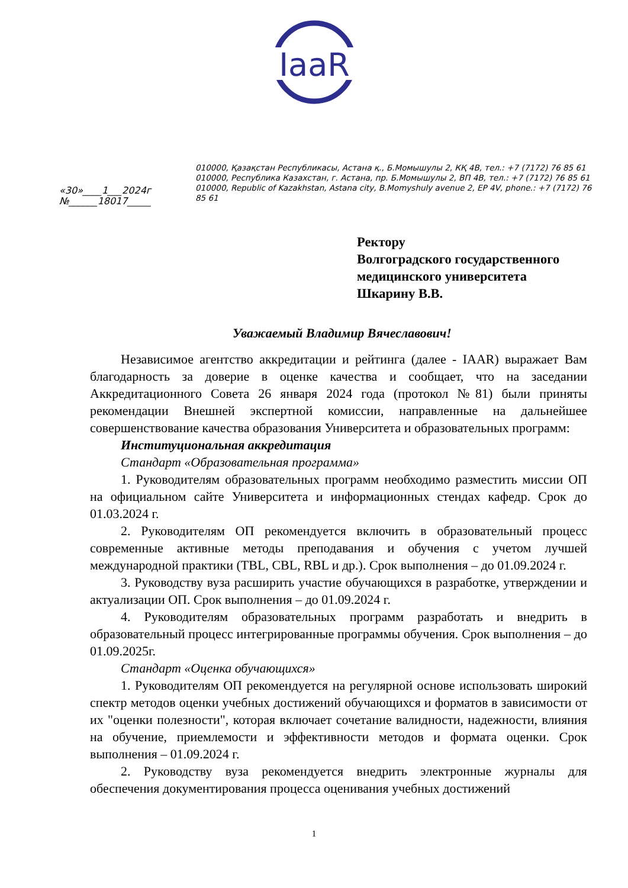IaaR
010000, Қазақстан Республикасы, Астана қ., Б.Момышулы 2, КҚ 4В, тел.: +7 (7172) 76 85 61
010000, Республика Казахстан, г. Астана, пр. Б.Момышулы 2, ВП 4В, тел.: +7 (7172) 76 85 61
010000, Republic of Kazakhstan, Astana city, B.Momyshuly avenue 2, EP 4V, phone.: +7 (7172) 76 85 61
«30»____1___2024г
№______18017_____
Ректору
Волгоградского государственного
медицинского университета
Шкарину В.В.
Уважаемый Владимир Вячеславович!
Независимое агентство аккредитации и рейтинга (далее - IAAR) выражает Вам благодарность за доверие в оценке качества и сообщает, что на заседании Аккредитационного Совета 26 января 2024 года (протокол №81) были приняты рекомендации Внешней экспертной комиссии, направленные на дальнейшее совершенствование качества образования Университета и образовательных программ:
Институциональная аккредитация
Стандарт «Образовательная программа»
1. Руководителям образовательных программ необходимо разместить миссии ОП на официальном сайте Университета и информационных стендах кафедр. Срок до 01.03.2024 г.
2. Руководителям ОП рекомендуется включить в образовательный процесс современные активные методы преподавания и обучения с учетом лучшей международной практики (TBL, CBL, RBL и др.). Срок выполнения – до 01.09.2024 г.
3. Руководству вуза расширить участие обучающихся в разработке, утверждении и актуализации ОП. Срок выполнения – до 01.09.2024 г.
4. Руководителям образовательных программ разработать и внедрить в образовательный процесс интегрированные программы обучения. Срок выполнения – до 01.09.2025г.
Стандарт «Оценка обучающихся»
1. Руководителям ОП рекомендуется на регулярной основе использовать широкий спектр методов оценки учебных достижений обучающихся и форматов в зависимости от их "оценки полезности", которая включает сочетание валидности, надежности, влияния на обучение, приемлемости и эффективности методов и формата оценки. Срок выполнения – 01.09.2024 г.
2. Руководству вуза рекомендуется внедрить электронные журналы для обеспечения документирования процесса оценивания учебных достижений
1